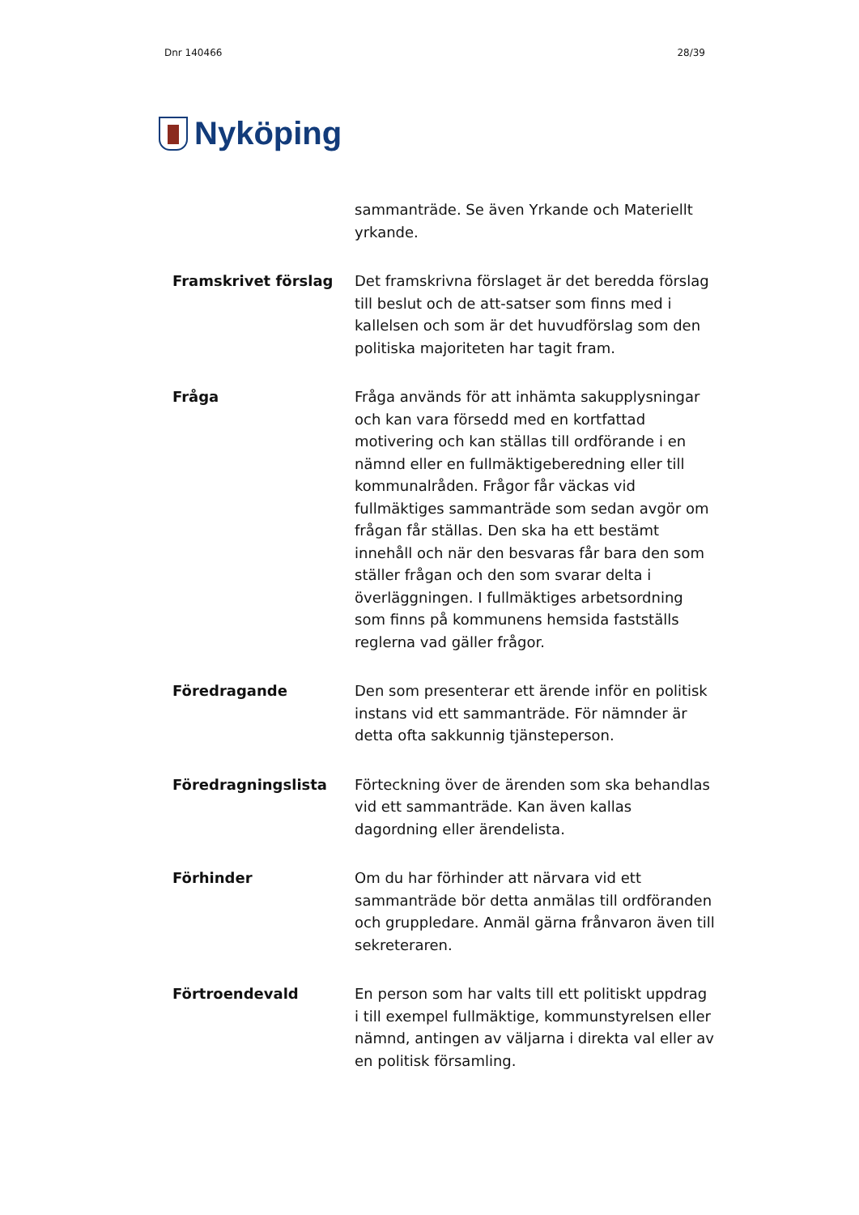Dnr 140466 28/39
Nyköping
sammanträde. Se även Yrkande och Materiellt yrkande.
Framskrivet förslag
Det framskrivna förslaget är det beredda förslag till beslut och de att-satser som finns med i kallelsen och som är det huvudförslag som den politiska majoriteten har tagit fram.
Fråga
Fråga används för att inhämta sakupplysningar och kan vara försedd med en kortfattad motivering och kan ställas till ordförande i en nämnd eller en fullmäktigeberedning eller till kommunalråden. Frågor får väckas vid fullmäktiges sammanträde som sedan avgör om frågan får ställas. Den ska ha ett bestämt innehåll och när den besvaras får bara den som ställer frågan och den som svarar delta i överläggningen. I fullmäktiges arbetsordning som finns på kommunens hemsida fastställs reglerna vad gäller frågor.
Föredragande
Den som presenterar ett ärende inför en politisk instans vid ett sammanträde. För nämnder är detta ofta sakkunnig tjänsteperson.
Föredragningslista
Förteckning över de ärenden som ska behandlas vid ett sammanträde. Kan även kallas dagordning eller ärendelista.
Förhinder
Om du har förhinder att närvara vid ett sammanträde bör detta anmälas till ordföranden och gruppledare. Anmäl gärna frånvaron även till sekreteraren.
Förtroendevald
En person som har valts till ett politiskt uppdrag i till exempel fullmäktige, kommunstyrelsen eller nämnd, antingen av väljarna i direkta val eller av en politisk församling.